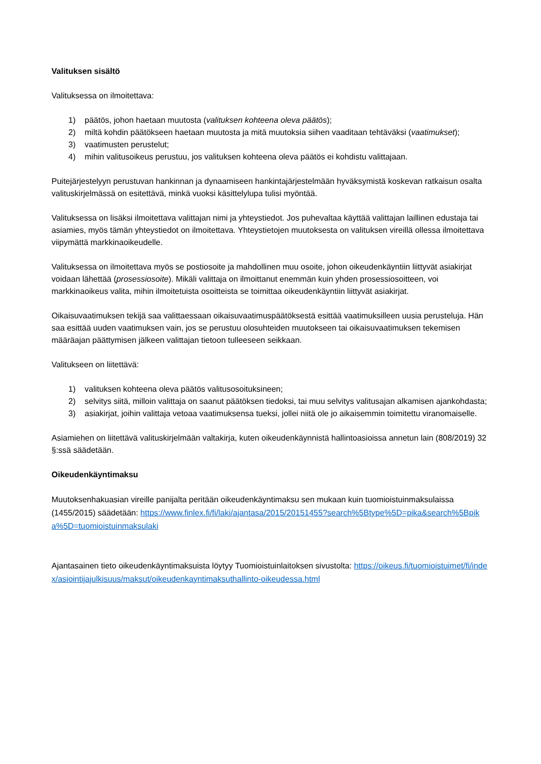Valituksen sisältö
Valituksessa on ilmoitettava:
1) päätös, johon haetaan muutosta (valituksen kohteena oleva päätös);
2) miltä kohdin päätökseen haetaan muutosta ja mitä muutoksia siihen vaaditaan tehtäväksi (vaatimukset);
3) vaatimusten perustelut;
4) mihin valitusoikeus perustuu, jos valituksen kohteena oleva päätös ei kohdistu valittajaan.
Puitejärjestelyyn perustuvan hankinnan ja dynaamiseen hankintajärjestelmään hyväksymistä koskevan ratkaisun osalta valituskirjelmässä on esitettävä, minkä vuoksi käsittelylupa tulisi myöntää.
Valituksessa on lisäksi ilmoitettava valittajan nimi ja yhteystiedot. Jos puhevaltaa käyttää valittajan laillinen edustaja tai asiamies, myös tämän yhteystiedot on ilmoitettava. Yhteystietojen muutoksesta on valituksen vireillä ollessa ilmoitettava viipymättä markkinaoikeudelle.
Valituksessa on ilmoitettava myös se postiosoite ja mahdollinen muu osoite, johon oikeudenkäyntiin liittyvät asiakirjat voidaan lähettää (prosessiosoite). Mikäli valittaja on ilmoittanut enemmän kuin yhden prosessiosoitteen, voi markkinaoikeus valita, mihin ilmoitetuista osoitteista se toimittaa oikeudenkäyntiin liittyvät asiakirjat.
Oikaisuvaatimuksen tekijä saa valittaessaan oikaisuvaatimuspäätöksestä esittää vaatimuksilleen uusia perusteluja. Hän saa esittää uuden vaatimuksen vain, jos se perustuu olosuhteiden muutokseen tai oikaisuvaatimuksen tekemisen määräajan päättymisen jälkeen valittajan tietoon tulleeseen seikkaan.
Valitukseen on liitettävä:
1) valituksen kohteena oleva päätös valitusosoituksineen;
2) selvitys siitä, milloin valittaja on saanut päätöksen tiedoksi, tai muu selvitys valitusajan alkamisen ajankohdasta;
3) asiakirjat, joihin valittaja vetoaa vaatimuksensa tueksi, jollei niitä ole jo aikaisemmin toimitettu viranomaiselle.
Asiamiehen on liitettävä valituskirjelmään valtakirja, kuten oikeudenkäynnistä hallintoasioissa annetun lain (808/2019) 32 §:ssä säädetään.
Oikeudenkäyntimaksu
Muutoksenhakuasian vireille panijalta peritään oikeudenkäyntimaksu sen mukaan kuin tuomioistuinmaksulaissa (1455/2015) säädetään: https://www.finlex.fi/fi/laki/ajantasa/2015/20151455?search%5Btype%5D=pika&search%5Bpika%5D=tuomioistuinmaksulaki
Ajantasainen tieto oikeudenkäyntimaksuista löytyy Tuomioistuinlaitoksen sivustolta: https://oikeus.fi/tuomioistuimet/fi/index/asiointijajulkisuus/maksut/oikeudenkaynti­maksuthallinto-oikeudessa.html